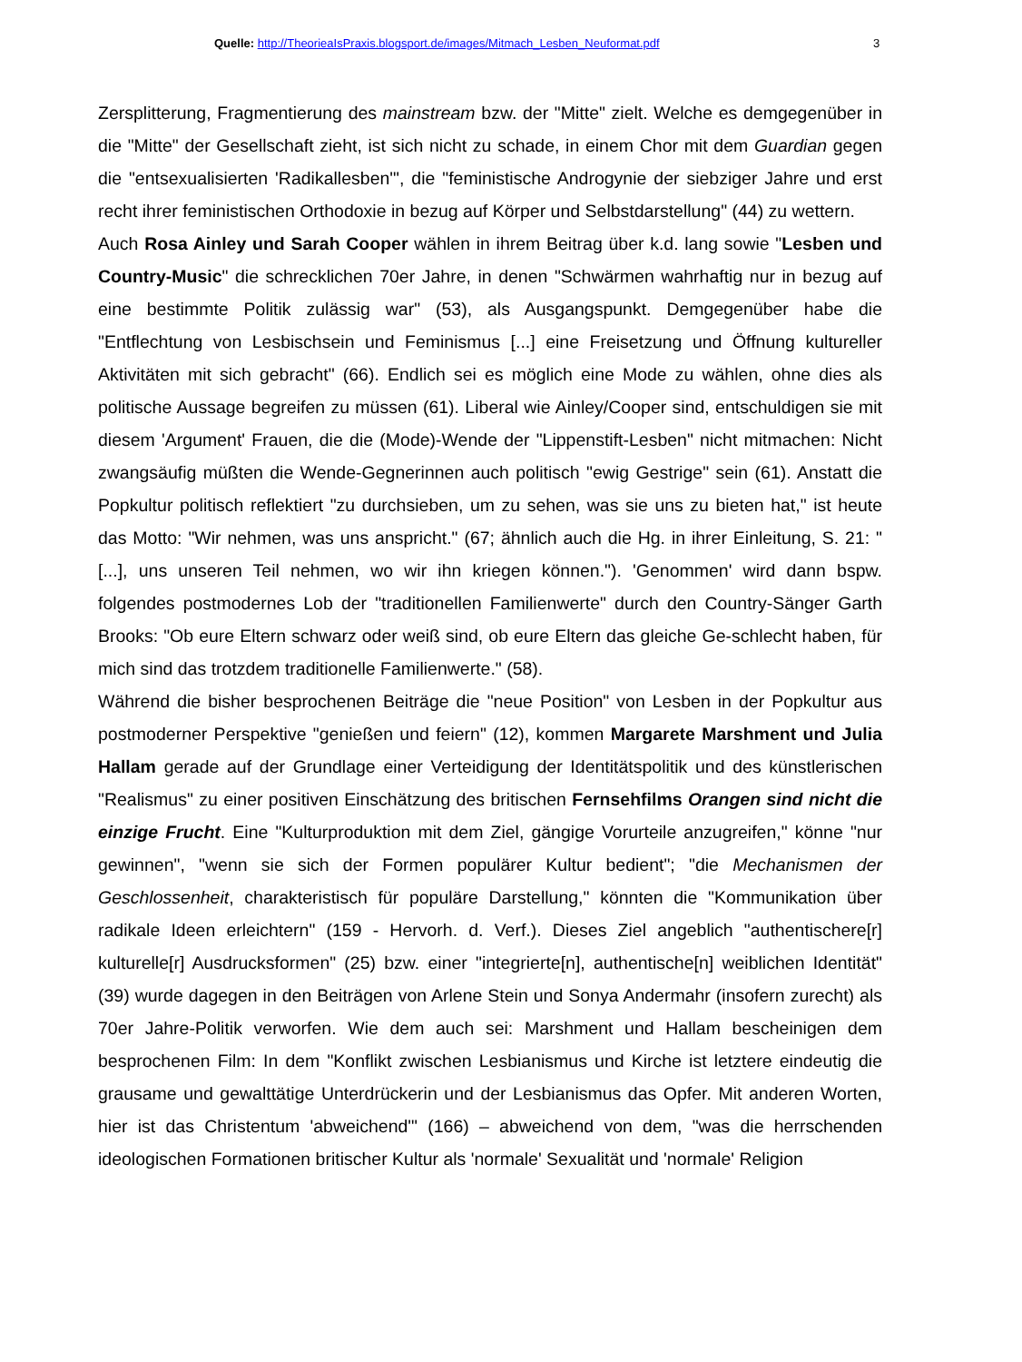Quelle: http://TheorieaIsPraxis.blogsport.de/images/Mitmach_Lesben_Neuformat.pdf 3
Zersplitterung, Fragmentierung des mainstream bzw. der "Mitte" zielt. Welche es demgegenüber in die "Mitte" der Gesellschaft zieht, ist sich nicht zu schade, in einem Chor mit dem Guardian gegen die "entsexualisierten 'Radikallesben'", die "feministische Androgynie der siebziger Jahre und erst recht ihrer feministischen Orthodoxie in bezug auf Körper und Selbstdarstellung" (44) zu wettern.
Auch Rosa Ainley und Sarah Cooper wählen in ihrem Beitrag über k.d. lang sowie "Lesben und Country-Music" die schrecklichen 70er Jahre, in denen "Schwärmen wahrhaftig nur in bezug auf eine bestimmte Politik zulässig war" (53), als Ausgangspunkt. Demgegenüber habe die "Entflechtung von Lesbischsein und Feminismus [...] eine Freisetzung und Öffnung kultureller Aktivitäten mit sich gebracht" (66). Endlich sei es möglich eine Mode zu wählen, ohne dies als politische Aussage begreifen zu müssen (61). Liberal wie Ainley/Cooper sind, entschuldigen sie mit diesem 'Argument' Frauen, die die (Mode)-Wende der "Lippenstift-Lesben" nicht mitmachen: Nicht zwangsäufig müßten die Wende-Gegnerinnen auch politisch "ewig Gestrige" sein (61). Anstatt die Popkultur politisch reflektiert "zu durchsieben, um zu sehen, was sie uns zu bieten hat," ist heute das Motto: "Wir nehmen, was uns anspricht." (67; ähnlich auch die Hg. in ihrer Einleitung, S. 21: "[...], uns unseren Teil nehmen, wo wir ihn kriegen können."). 'Genommen' wird dann bspw. folgendes postmodernes Lob der "traditionellen Familienwerte" durch den Country-Sänger Garth Brooks: "Ob eure Eltern schwarz oder weiß sind, ob eure Eltern das gleiche Ge-schlecht haben, für mich sind das trotzdem traditionelle Familienwerte." (58).
Während die bisher besprochenen Beiträge die "neue Position" von Lesben in der Popkultur aus postmoderner Perspektive "genießen und feiern" (12), kommen Margarete Marshment und Julia Hallam gerade auf der Grundlage einer Verteidigung der Identitätspolitik und des künstlerischen "Realismus" zu einer positiven Einschätzung des britischen Fernsehfilms Orangen sind nicht die einzige Frucht. Eine "Kulturproduktion mit dem Ziel, gängige Vorurteile anzugreifen," könne "nur gewinnen", "wenn sie sich der Formen populärer Kultur bedient"; "die Mechanismen der Geschlossenheit, charakteristisch für populäre Darstellung," könnten die "Kommunikation über radikale Ideen erleichtern" (159 - Hervorh. d. Verf.). Dieses Ziel angeblich "authentischere[r] kulturelle[r] Ausdrucksformen" (25) bzw. einer "integrierte[n], authentische[n] weiblichen Identität" (39) wurde dagegen in den Beiträgen von Arlene Stein und Sonya Andermahr (insofern zurecht) als 70er Jahre-Politik verworfen. Wie dem auch sei: Marshment und Hallam bescheinigen dem besprochenen Film: In dem "Konflikt zwischen Lesbianismus und Kirche ist letztere eindeutig die grausame und gewalttätige Unterdrückerin und der Lesbianismus das Opfer. Mit anderen Worten, hier ist das Christentum 'abweichend'" (166) – abweichend von dem, "was die herrschenden ideologischen Formationen britischer Kultur als 'normale' Sexualität und 'normale' Religion